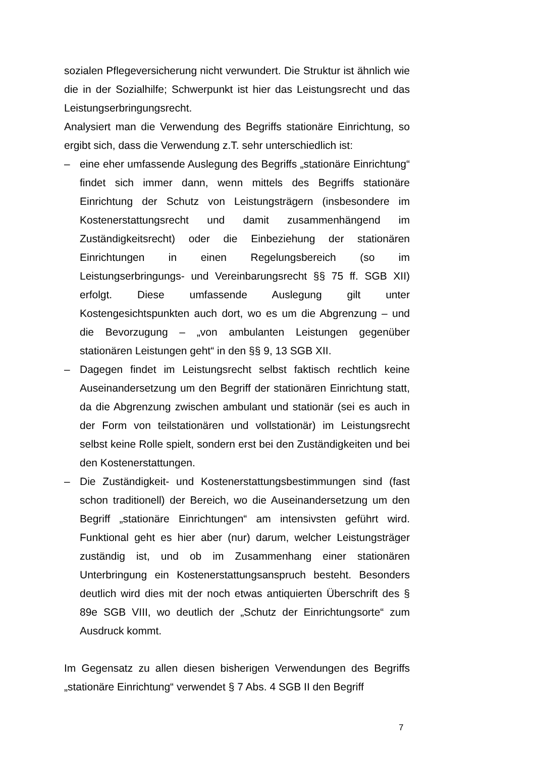sozialen Pflegeversicherung nicht verwundert. Die Struktur ist ähnlich wie die in der Sozialhilfe; Schwerpunkt ist hier das Leistungsrecht und das Leistungserbringungsrecht.
Analysiert man die Verwendung des Begriffs stationäre Einrichtung, so ergibt sich, dass die Verwendung z.T. sehr unterschiedlich ist:
– eine eher umfassende Auslegung des Begriffs „stationäre Einrichtung“ findet sich immer dann, wenn mittels des Begriffs stationäre Einrichtung der Schutz von Leistungsträgern (insbesondere im Kostenerstattungsrecht und damit zusammenhängend im Zuständigkeitsrecht) oder die Einbeziehung der stationären Einrichtungen in einen Regelungsbereich (so im Leistungserbringungs- und Vereinbarungsrecht §§ 75 ff. SGB XII) erfolgt. Diese umfassende Auslegung gilt unter Kostengesichtspunkten auch dort, wo es um die Abgrenzung – und die Bevorzugung – „von ambulanten Leistungen gegenüber stationären Leistungen geht“ in den §§ 9, 13 SGB XII.
– Dagegen findet im Leistungsrecht selbst faktisch rechtlich keine Auseinandersetzung um den Begriff der stationären Einrichtung statt, da die Abgrenzung zwischen ambulant und stationär (sei es auch in der Form von teilstationären und vollstationär) im Leistungsrecht selbst keine Rolle spielt, sondern erst bei den Zuständigkeiten und bei den Kostenerstattungen.
– Die Zuständigkeit- und Kostenerstattungsbestimmungen sind (fast schon traditionell) der Bereich, wo die Auseinandersetzung um den Begriff „stationäre Einrichtungen“ am intensivsten geführt wird. Funktional geht es hier aber (nur) darum, welcher Leistungsträger zuständig ist, und ob im Zusammenhang einer stationären Unterbringung ein Kostenerstattungsanspruch besteht. Besonders deutlich wird dies mit der noch etwas antiquierten Überschrift des § 89e SGB VIII, wo deutlich der „Schutz der Einrichtungsorte“ zum Ausdruck kommt.
Im Gegensatz zu allen diesen bisherigen Verwendungen des Begriffs „stationäre Einrichtung“ verwendet § 7 Abs. 4 SGB II den Begriff
7